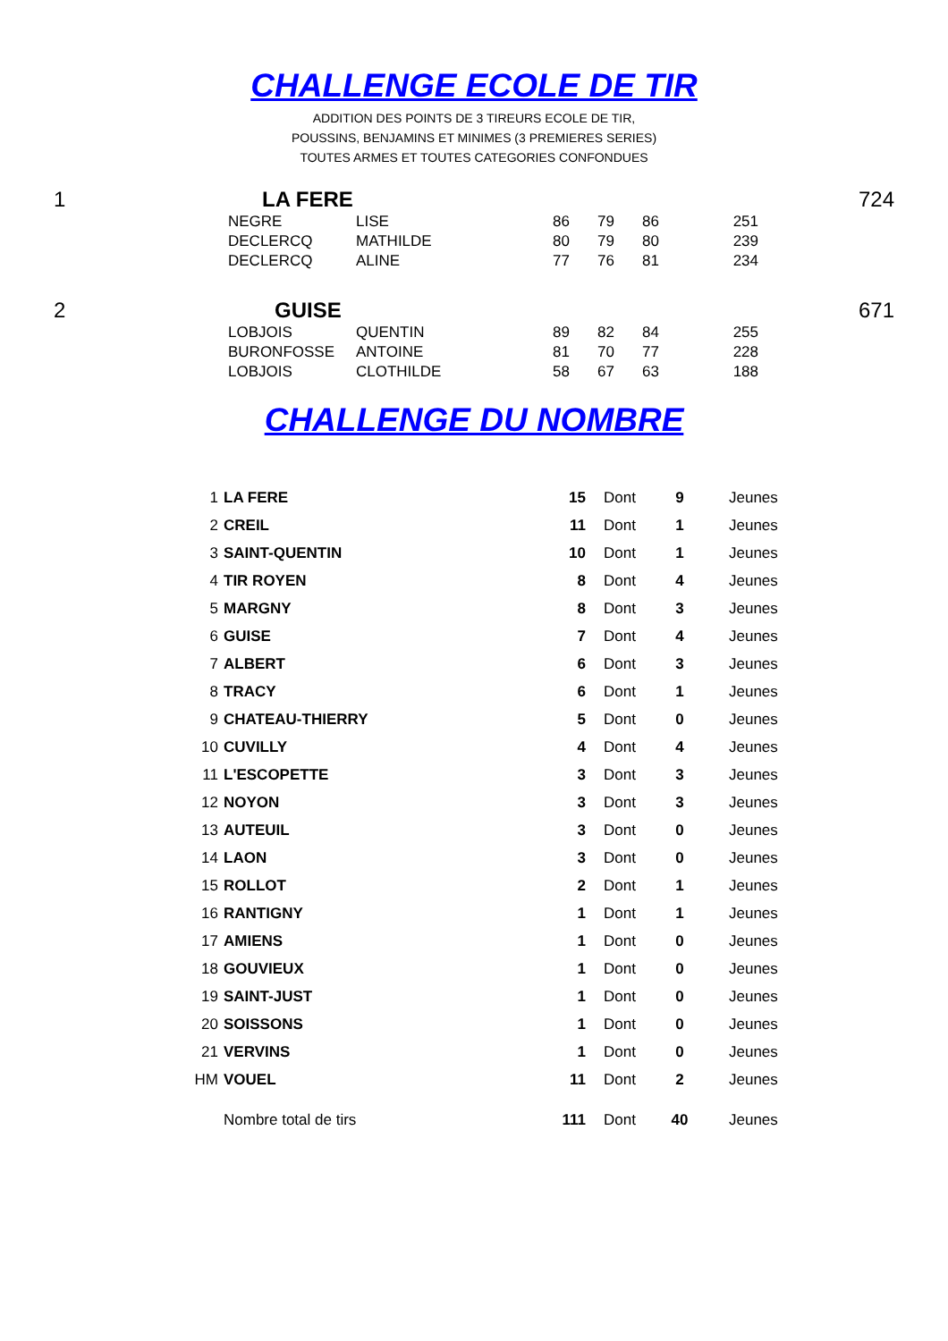CHALLENGE ECOLE DE TIR
ADDITION DES POINTS DE 3 TIREURS ECOLE DE TIR,
POUSSINS, BENJAMINS ET MINIMES (3 PREMIERES SERIES)
TOUTES ARMES ET TOUTES CATEGORIES CONFONDUES
| 1 | LA FERE | | | | | | 724 |
| | NEGRE | LISE | 86 | 79 | 86 | 251 | |
| | DECLERCQ | MATHILDE | 80 | 79 | 80 | 239 | |
| | DECLERCQ | ALINE | 77 | 76 | 81 | 234 | |
| 2 | GUISE | | | | | | 671 |
| | LOBJOIS | QUENTIN | 89 | 82 | 84 | 255 | |
| | BURONFOSSE | ANTOINE | 81 | 70 | 77 | 228 | |
| | LOBJOIS | CLOTHILDE | 58 | 67 | 63 | 188 | |
CHALLENGE DU NOMBRE
| 1 | LA FERE | 15 | Dont | 9 | Jeunes |
| 2 | CREIL | 11 | Dont | 1 | Jeunes |
| 3 | SAINT-QUENTIN | 10 | Dont | 1 | Jeunes |
| 4 | TIR ROYEN | 8 | Dont | 4 | Jeunes |
| 5 | MARGNY | 8 | Dont | 3 | Jeunes |
| 6 | GUISE | 7 | Dont | 4 | Jeunes |
| 7 | ALBERT | 6 | Dont | 3 | Jeunes |
| 8 | TRACY | 6 | Dont | 1 | Jeunes |
| 9 | CHATEAU-THIERRY | 5 | Dont | 0 | Jeunes |
| 10 | CUVILLY | 4 | Dont | 4 | Jeunes |
| 11 | L'ESCOPETTE | 3 | Dont | 3 | Jeunes |
| 12 | NOYON | 3 | Dont | 3 | Jeunes |
| 13 | AUTEUIL | 3 | Dont | 0 | Jeunes |
| 14 | LAON | 3 | Dont | 0 | Jeunes |
| 15 | ROLLOT | 2 | Dont | 1 | Jeunes |
| 16 | RANTIGNY | 1 | Dont | 1 | Jeunes |
| 17 | AMIENS | 1 | Dont | 0 | Jeunes |
| 18 | GOUVIEUX | 1 | Dont | 0 | Jeunes |
| 19 | SAINT-JUST | 1 | Dont | 0 | Jeunes |
| 20 | SOISSONS | 1 | Dont | 0 | Jeunes |
| 21 | VERVINS | 1 | Dont | 0 | Jeunes |
| HM | VOUEL | 11 | Dont | 2 | Jeunes |
| | Nombre total de tirs | 111 | Dont | 40 | Jeunes |